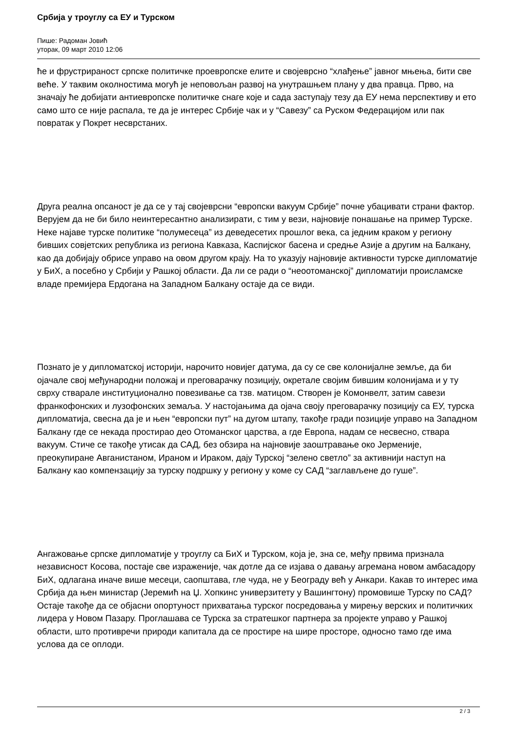Србија у троуглу са ЕУ и Турском
Пише: Радоман Јовић
уторак, 09 март 2010 12:06
ће и фрустрираност српске политичке проевропске елите и својеврсно “хлађење” јавног мњења, бити све веће. У таквим околностима могућ је неповољан развој на унутрашњем плану у два правца. Прво, на значају ће добијати антиевропске политичке снаге које и сада заступају тезу да ЕУ нема перспективу и ето само што се није распала, те да је интерес Србије чак и у “Савезу” са Руском Федерацијом или пак повратак у Покрет несврстаних.
Друга реална опсаност је да се у тај својеврсни “европски вакуум Србије” почне убацивати страни фактор. Верујем да не би било неинтересантно анализирати, с тим у вези, најновије понашање на пример Турске. Неке најаве турске политике “полумесеца” из деведесетих прошлог века, са једним краком у региону бивших совјетских република из региона Кавказа, Каспијског басена и средње Азије а другим на Балкану, као да добијају обрисе управо на овом другом крају. На то указују најновије активности турске дипломатије у БиХ, а посебно у Србији у Рашкој области. Да ли се ради о “неоотоманској” дипломатији происламске владе премијера Ердогана на Западном Балкану остаје да се види.
Познато је у дипломатској историји, нарочито новијег датума, да су се све колонијалне земље, да би ојачале свој међународни положај и преговарачку позицију, окретале својим бившим колонијама и у ту сврху стварале институционално повезивање са тзв. матицом. Створен је Комонвелт, затим савези франкофонских и лузофонских земаља. У настојањима да ојача своју преговарачку позицију са ЕУ, турска дипломатија, свесна да је и њен “европски пут” на дугом штапу, такође гради позиције управо на Западном Балкану где се некада простирао део Отоманског царства, а где Европа, надам се несвесно, ствара вакуум. Стиче се такође утисак да САД, без обзира на најновије заоштравање око Јерменије, преокупиране Авганистаном, Ираном и Ираком, дају Турској “зелено светло” за активнији наступ на Балкану као компензацију за турску подршку у региону у коме су САД “заглављене до гуше”.
Ангажовање српске дипломатије у троуглу са БиХ и Турском, која је, зна се, међу првима признала независност Косова, постаје све израженије, чак дотле да се изјава о давању агремана новом амбасадору БиХ, одлагана иначе више месеци, саопштава, гле чуда, не у Београду већ у Анкари. Какав то интерес има Србија да њен министар (Јеремић на Џ. Хопкинс универзитету у Вашингтону) промовише Турску по САД? Остаје такође да се објасни опортуност прихватања турског посредовања у мирењу верских и политичких лидера у Новом Пазару. Проглашава се Турска за стратешког партнера за пројекте управо у Рашкој области, што противречи природи капитала да се простире на шире просторе, односно тамо где има услова да се оплоди.
2 / 3